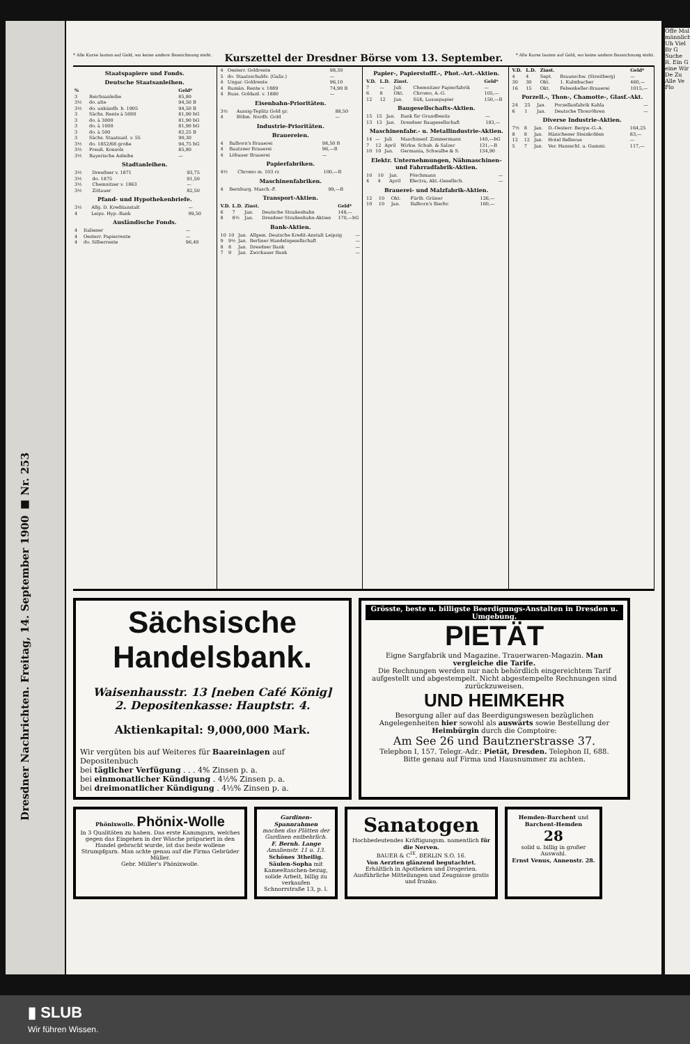Dresdner Nachrichten. Freitag, 14. September 1900 ■ Nr. 253
* Alle Kurse lauten auf Geld, wo keine andere Bezeichnung steht. Kurszettel der Dresdner Börse vom 13. September. * Alle Kurse lauten auf Geld, wo keine andere Bezeichnung steht.
Staatspapiere und Fonds.
Deutsche Staatsanleihen.
| % | | Geld* |
| --- | --- | --- |
| 3 | Reichsanleihe | 85,80 |
| 3½ | do. alte | 94,50 B |
| 3½ | do. unkündb. b. 1905 | 94,50 B |
| 3 | Sächs. Rente à 5000 | 81,90 bG |
| 3 | do. à 3000 | 81,90 bG |
| 3 | do. à 1000 | 81,90 bG |
| 3 | do. à 500 | 82,25 B |
| 3 | Sächs. Staatsanl. v. 55 | 90,30 |
| 3½ | do. 1852/68 große | 94,75 bG |
| 3½ | Preuß. Konsols | 85,80 |
| 3½ | Bayerische Anleihe | — |
Stadtanleihen.
| 3½ | Dresdner v. 1871 | 93,75 |
| 3½ | do. 1875 | 91,50 |
| 3½ | Chemnitzer v. 1863 | — |
| 3½ | Zittauer | 82,50 |
Pfand- und Hypothekenbriefe.
| 3½ | Allg. D. Kreditanstalt | — |
| 4 | Leipz. Hyp.-Bank | 99,50 |
Ausländische Fonds.
| 4 | Italiener | — |
| 4 | Oesterr. Papierrente | — |
| 4 | do. Silberrente | 96,40 |
| 4 | Oesterr. Goldrente | 98,30 |
| 5 | do. Staatsschuldv. (Galiz.) | — |
| 4 | Ungar. Goldrente | 96,10 |
| 4 | Rumän. Rente v. 1889 | 74,90 B |
| 4 | Russ. Goldanl. v. 1880 | — |
Eisenbahn-Prioritäten.
| 3½ | Aussig-Teplitz Gold gr. | 88,50 |
| 4 | Böhm. Nordb. Gold | — |
Industrie-Prioritäten.
Brauereien.
| 4 | Balhorn's Brauerei | 98,50 B |
| 4 | Bautzner Brauerei | 96,—B |
| 4 | Löbauer Brauerei | — |
Papierfabriken.
| 4½ | Chromo m. 103 rz | 100,—B |
Maschinenfabriken.
| 4 | Bernburg. Masch.-F. | 99,—B |
Transport-Aktien.
| V.D. | L.D. | Zinst. | | Geld* |
| --- | --- | --- | --- | --- |
| 6 | 7 | Jan. | Deutsche Straßenbahn | 148,— |
| 8 | 8½ | Jan. | Dresdner Straßenbahn-Aktien | 170,—bG |
Bank-Aktien.
| 10 | 10 | Jan. | Allgem. Deutsche Kredit-Anstalt Leipzig | — |
| 9 | 9½ | Jan. | Berliner Handelsgesellschaft | — |
| 8 | 8 | Jan. | Dresdner Bank | — |
| 7 | 9 | Jan. | Zwickauer Bank | — |
Papier-, Papierstofff.-, Phot.-Art.-Aktien.
| V.D. | L.D. | Zinst. | | Geld* |
| --- | --- | --- | --- | --- |
| 7 | — | Juli | Chemnitzer Papierfabrik | — |
| 6 | 8 | Okt. | Chromo, A.-G. | 105,— |
| 12 | 12 | Jan. | Süß, Luxuspapier | 150,—B |
Baugesellschafts-Aktien.
| 15 | 15 | Jan. | Bank für Grundbesitz | — |
| 13 | 13 | Jan. | Dresdner Baugesellschaft | 183,— |
Maschinenfabr.- u. Metallindustrie-Aktien.
| 14 | — | Juli | Maschinenf. Zimmermann | 140,—bG |
| 7 | 12 | April | Wirkw. Schub. & Salzer | 131,—B |
| 10 | 10 | Jan. | Germania, Schwalbe & S. | 134,90 |
Elektr. Unternehmungen, Nähmaschinen- und Fahrradfabrik-Aktien.
| 10 | 10 | Jan. | Pöschmann | — |
| 4 | 4 | April | Electra, Akt.-Gesellsch. | — |
Brauerei- und Malzfabrik-Aktien.
| 12 | 10 | Okt. | Fürth. Grüner | 126,— |
| 10 | 10 | Jan. | Balhorn's Bierbr. | 160,— |
| V.D. | L.D. | Zinst. | | Geld* |
| --- | --- | --- | --- | --- |
| 4 | 4 | Sept. | Braunschw. (Streitberg) | — |
| 30 | 30 | Okt. | 1. Kulmbacher | 460,— |
| 16 | 15 | Okt. | Felsenkeller-Brauerei | 1015,— |
Porzell.-, Thon-, Chamotte-, Glasf.-Akt.
| 24 | 25 | Jan. | Porzellanfabrik Kahla | — |
| 6 | 1 | Jan. | Deutsche Thonröhren | — |
Diverse Industrie-Aktien.
| 7½ | 8 | Jan. | D.-Oesterr. Bergw.-G.-A. | 164,25 |
| 8 | 8 | Jan. | Hänichener Steinkohlen | 83,— |
| 12 | 12 | Jan. | Hotel Bellevue | — |
| 5 | 7 | Jan. | Ver. Hansschl. u. Gummi. | 117,— |
Sächsische Handelsbank.
Waisenhausstr. 13 [neben Café König]
2. Depositenkasse: Hauptstr. 4.
Aktienkapital: 9,000,000 Mark.
Wir vergüten bis auf Weiteres für Baareinlagen auf Depositenbuch
bei täglicher Verfügung . . . 4% Zinsen p. a.
bei einmonatlicher Kündigung . 4½% Zinsen p. a.
bei dreimonatlicher Kündigung . 4½% Zinsen p. a.
Grösste, beste u. billigste Beerdigungs-Anstalten in Dresden u. Umgebung.
PIETÄT
Eigne Sargfabrik und Magazine. Trauerwaren-Magazin. Man vergleiche die Tarife.
Die Rechnungen werden nur nach behördlich eingereichtem Tarif aufgestellt und abgestempelt. Nicht abgestempelte Rechnungen sind zurückzuweisen.
UND HEIMKEHR
Besorgung aller auf das Beerdigungswesen bezüglichen Angelegenheiten hier sowohl als auswärts sowie Bestellung der Heimbürgin durch die Comptoire:
Am See 26 und Bautznerstrasse 37.
Telephon I, 157. Telegr.-Adr.: Pietät, Dresden. Telephon II, 688.
Bitte genau auf Firma und Hausnummer zu achten.
Phönixwolle. Phönix-Wolle
In 3 Qualitäten zu haben. Das erste Kammgarn, welches gegen das Eingehen in der Wäsche präpariert in den Handel gebracht wurde, ist das beste wollene Strumpfgarn. Man achte genau auf die Firma Gebrüder Müller.
Gebr. Müller's Phönixwolle.
Gardinen-Spannrahmen
machen das Plätten der Gardinen entbehrlich.
F. Bernh. Lange
Amalienstr. 11 u. 13.
Schönes 3theilig. Säulen-Sopha mit Kameeltaschen-bezug, solide Arbeit, billig zu verkaufen Schnorrstraße 13, p. l.
Sanatogen
Hochbedeutendes Kräftigungsm. namentlich für die Nerven.
BAUER & C<sup>IE</sup>, BERLIN S.O. 16.
Von Aerzten glänzend begutachtet.
Erhältlich in Apotheken und Drogerien.
Ausführliche Mitteilungen und Zeugnisse gratis und franko.
Hemden-Barchent und Barchent-Hemden
28
solid u. billig in großer Auswahl.
Ernst Venus, Annenstr. 28.
Offe Mal männlich Uh Viel Br G Suche R. Ein G eine Wir De Zu Alle Ve Flo
▮ SLUB
Wir führen Wissen.